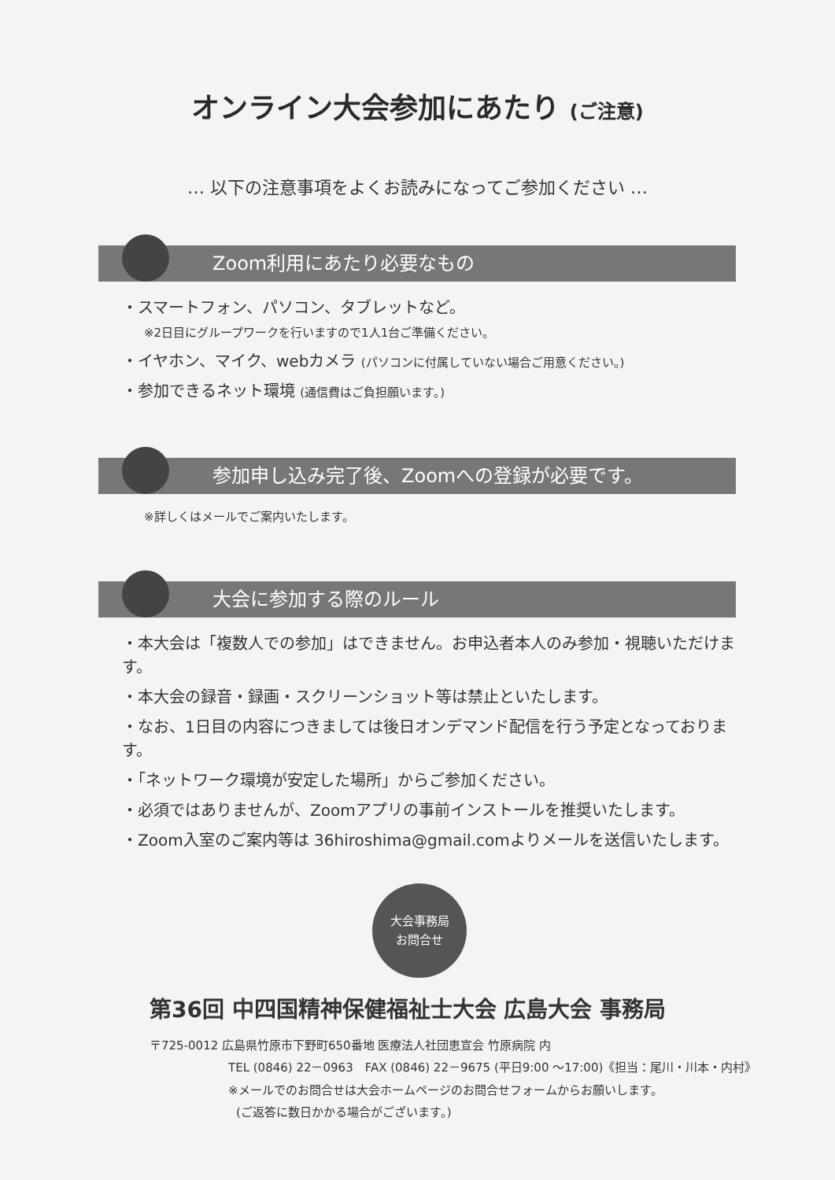オンライン大会参加にあたり (ご注意)
… 以下の注意事項をよくお読みになってご参加ください …
Zoom利用にあたり必要なもの
・スマートフォン、パソコン、タブレットなど。
※2日目にグループワークを行いますので1人1台ご準備ください。
・イヤホン、マイク、webカメラ (パソコンに付属していない場合ご用意ください。)
・参加できるネット環境 (通信費はご負担願います。)
参加申し込み完了後、Zoomへの登録が必要です。
※詳しくはメールでご案内いたします。
大会に参加する際のルール
・本大会は「複数人での参加」はできません。お申込者本人のみ参加・視聴いただけます。
・本大会の録音・録画・スクリーンショット等は禁止といたします。
・なお、1日目の内容につきましては後日オンデマンド配信を行う予定となっております。
・「ネットワーク環境が安定した場所」からご参加ください。
・必須ではありませんが、Zoomアプリの事前インストールを推奨いたします。
・Zoom入室のご案内等は 36hiroshima@gmail.comよりメールを送信いたします。
大会事務局
お問合せ
第36回 中四国精神保健福祉士大会 広島大会 事務局
〒725-0012 広島県竹原市下野町650番地 医療法人社団恵宣会 竹原病院 内
TEL (0846) 22－0963　FAX (0846) 22－9675 (平日9:00 ～17:00)《担当：尾川・川本・内村》
※メールでのお問合せは大会ホームページのお問合せフォームからお願いします。
(ご返答に数日かかる場合がございます。)